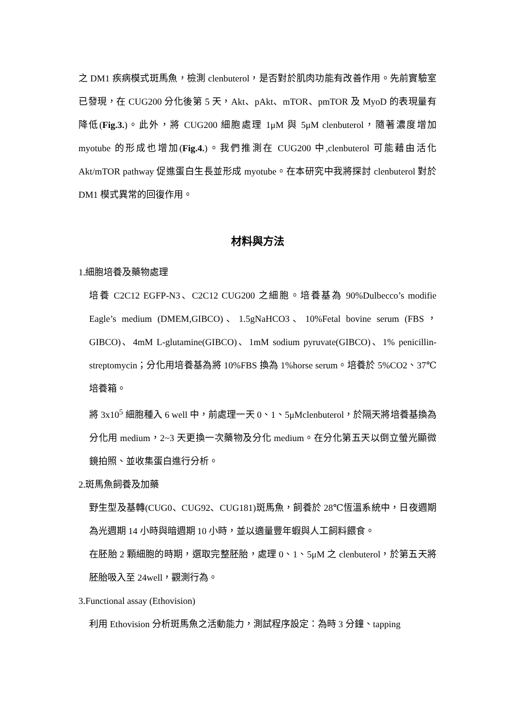之 DM1 疾病模式斑馬魚，檢測 clenbuterol，是否對於肌肉功能有改善作用。先前實驗室已發現，在 CUG200 分化後第 5 天，Akt、pAkt、mTOR、pmTOR 及 MyoD 的表現量有降低(Fig.3.)。此外，將 CUG200 細胞處理 1μM 與 5μM clenbuterol，隨著濃度增加 myotube 的形成也增加(Fig.4.)。我們推測在 CUG200 中,clenbuterol 可能藉由活化 Akt/mTOR pathway 促進蛋白生長並形成 myotube。在本研究中我將探討 clenbuterol 對於 DM1 模式異常的回復作用。
材料與方法
1.細胞培養及藥物處理
培養 C2C12 EGFP-N3、C2C12 CUG200 之細胞。培養基為 90%Dulbecco’s modifie Eagle’s medium (DMEM,GIBCO)、1.5gNaHCO3、10%Fetal bovine serum (FBS，GIBCO)、4mM L-glutamine(GIBCO)、1mM sodium pyruvate(GIBCO)、1% penicillin-streptomycin；分化用培養基為將 10%FBS 換為 1%horse serum。培養於 5%CO2、37℃培養箱。
將 3x10<sup>5</sup> 細胞種入 6 well 中，前處理一天 0、1、5μMclenbuterol，於隔天將培養基換為分化用 medium，2~3 天更換一次藥物及分化 medium。在分化第五天以倒立螢光顯微鏡拍照、並收集蛋白進行分析。
2.斑馬魚飼養及加藥
野生型及基轉(CUG0、CUG92、CUG181)斑馬魚，飼養於 28℃恆溫系統中，日夜週期為光週期 14 小時與暗週期 10 小時，並以適量豐年蝦與人工飼料餵食。
在胚胎 2 顆細胞的時期，選取完整胚胎，處理 0、1、5μM 之 clenbuterol，於第五天將胚胎吸入至 24well，觀測行為。
3.Functional assay (Ethovision)
利用 Ethovision 分析斑馬魚之活動能力，測試程序設定：為時 3 分鐘、tapping